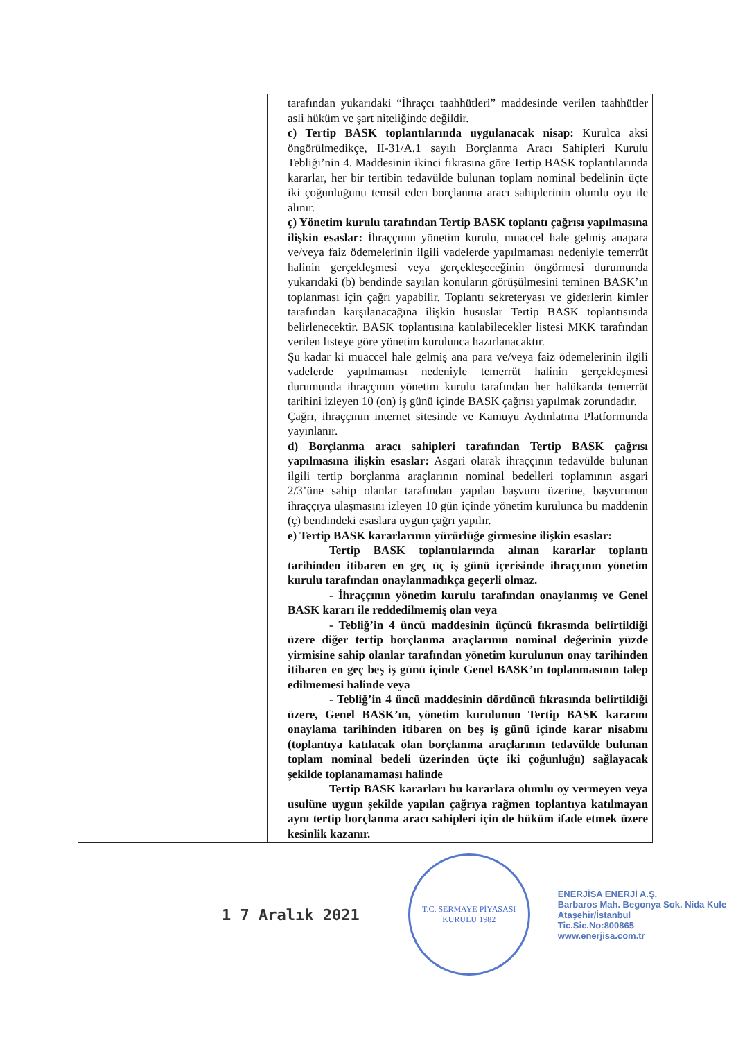| | | tarafından yukarıdaki “İhraçcı taahhütleri” maddesinde verilen taahhütler asli hüküm ve şart niteliğinde değildir. c) Tertip BASK toplantılarında uygulanacak nisap: Kurulca aksi öngörülmedikçe, II-31/A.1 sayılı Borçlanma Aracı Sahipleri Kurulu Tebliği’nin 4. Maddesinin ikinci fıkrasına göre Tertip BASK toplantılarında kararlar, her bir tertibin tedavülde bulunan toplam nominal bedelinin üçte iki çoğunluğunu temsil eden borçlanma aracı sahiplerinin olumlu oyu ile alınır. ç) Yönetim kurulu tarafından Tertip BASK toplantı çağrısı yapılmasına ilişkin esaslar: İhraççının yönetim kurulu, muaccel hale gelmiş anapara ve/veya faiz ödemelerinin ilgili vadelerde yapılmaması nedeniyle temerrüt halinin gerçekleşmesi veya gerçekleşeceğinin öngörmesi durumunda yukarıdaki (b) bendinde sayılan konuların görüşülmesini teminen BASK’ın toplanması için çağrı yapabilir. Toplantı sekreteryası ve giderlerin kimler tarafından karşılanacağına ilişkin hususlar Tertip BASK toplantısında belirlenecektir. BASK toplantısına katılabilecekler listesi MKK tarafından verilen listeye göre yönetim kurulunca hazırlanacaktır. Şu kadar ki muaccel hale gelmiş ana para ve/veya faiz ödemelerinin ilgili vadelerde yapılmaması nedeniyle temerrüt halinin gerçekleşmesi durumunda ihraççının yönetim kurulu tarafından her halükarda temerrüt tarihini izleyen 10 (on) iş günü içinde BASK çağrısı yapılmak zorundadır. Çağrı, ihraççının internet sitesinde ve Kamuyu Aydınlatma Platformunda yayınlanır. d) Borçlanma aracı sahipleri tarafından Tertip BASK çağrısı yapılmasına ilişkin esaslar: Asgari olarak ihraççının tedavülde bulunan ilgili tertip borçlanma araçlarının nominal bedelleri toplamının asgari 2/3’üne sahip olanlar tarafından yapılan başvuru üzerine, başvurunun ihraççıya ulaşmasını izleyen 10 gün içinde yönetim kurulunca bu maddenin (ç) bendindeki esaslara uygun çağrı yapılır. e) Tertip BASK kararlarının yürürlüğe girmesine ilişkin esaslar: Tertip BASK toplantılarında alınan kararlar toplantı tarihinden itibaren en geç üç iş günü içerisinde ihraççının yönetim kurulu tarafından onaylanmadıkça geçerli olmaz. - İhraççının yönetim kurulu tarafından onaylanmış ve Genel BASK kararı ile reddedilmemiş olan veya - Tebliğ’in 4 üncü maddesinin üçüncü fıkrasında belirtildiği üzere diğer tertip borçlanma araçlarının nominal değerinin yüzde yirmisine sahip olanlar tarafından yönetim kurulunun onay tarihinden itibaren en geç beş iş günü içinde Genel BASK’ın toplanmasının talep edilmemesi halinde veya - Tebliğ’in 4 üncü maddesinin dördüncü fıkrasında belirtildiği üzere, Genel BASK’ın, yönetim kurulunun Tertip BASK kararını onaylama tarihinden itibaren on beş iş günü içinde karar nisabını (toplantıya katılacak olan borçlanma araçlarının tedavülde bulunan toplam nominal bedeli üzerinden üçte iki çoğunluğu) sağlayacak şekilde toplanamaması halinde Tertip BASK kararları bu kararlara olumlu oy vermeyen veya usulüne uygun şekilde yapılan çağrıya rağmen toplantıya katılmayan aynı tertip borçlanma aracı sahipleri için de hüküm ifade etmek üzere kesinlik kazanır. |
1 7 Aralık 2021
T.C. SERMAYE PİYASASI KURULU 1982
ENERJİSA ENERJİ A.Ş.
Barbaros Mah. Begonya Sok. Nida Kule
Ataşehir/İstanbul
Tic.Sic.No:800865
www.enerjisa.com.tr